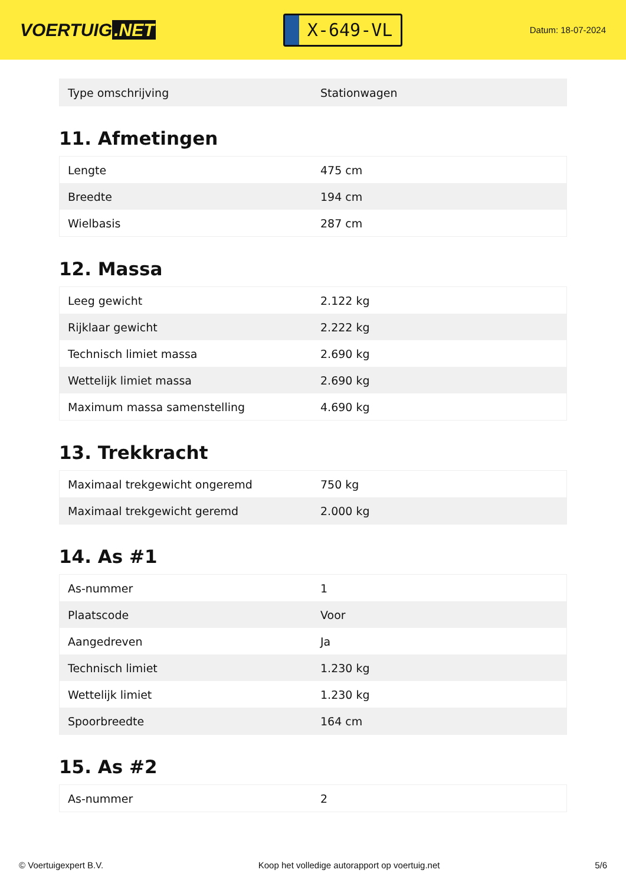VOERTUIG.NET
X-649-VL
Datum: 18-07-2024
| Type omschrijving | Stationwagen |
11. Afmetingen
| Lengte | 475 cm |
| Breedte | 194 cm |
| Wielbasis | 287 cm |
12. Massa
| Leeg gewicht | 2.122 kg |
| Rijklaar gewicht | 2.222 kg |
| Technisch limiet massa | 2.690 kg |
| Wettelijk limiet massa | 2.690 kg |
| Maximum massa samenstelling | 4.690 kg |
13. Trekkracht
| Maximaal trekgewicht ongeremd | 750 kg |
| Maximaal trekgewicht geremd | 2.000 kg |
14. As #1
| As-nummer | 1 |
| Plaatscode | Voor |
| Aangedreven | Ja |
| Technisch limiet | 1.230 kg |
| Wettelijk limiet | 1.230 kg |
| Spoorbreedte | 164 cm |
15. As #2
| As-nummer | 2 |
© Voertuigexpert B.V. Koop het volledige autorapport op voertuig.net 5/6